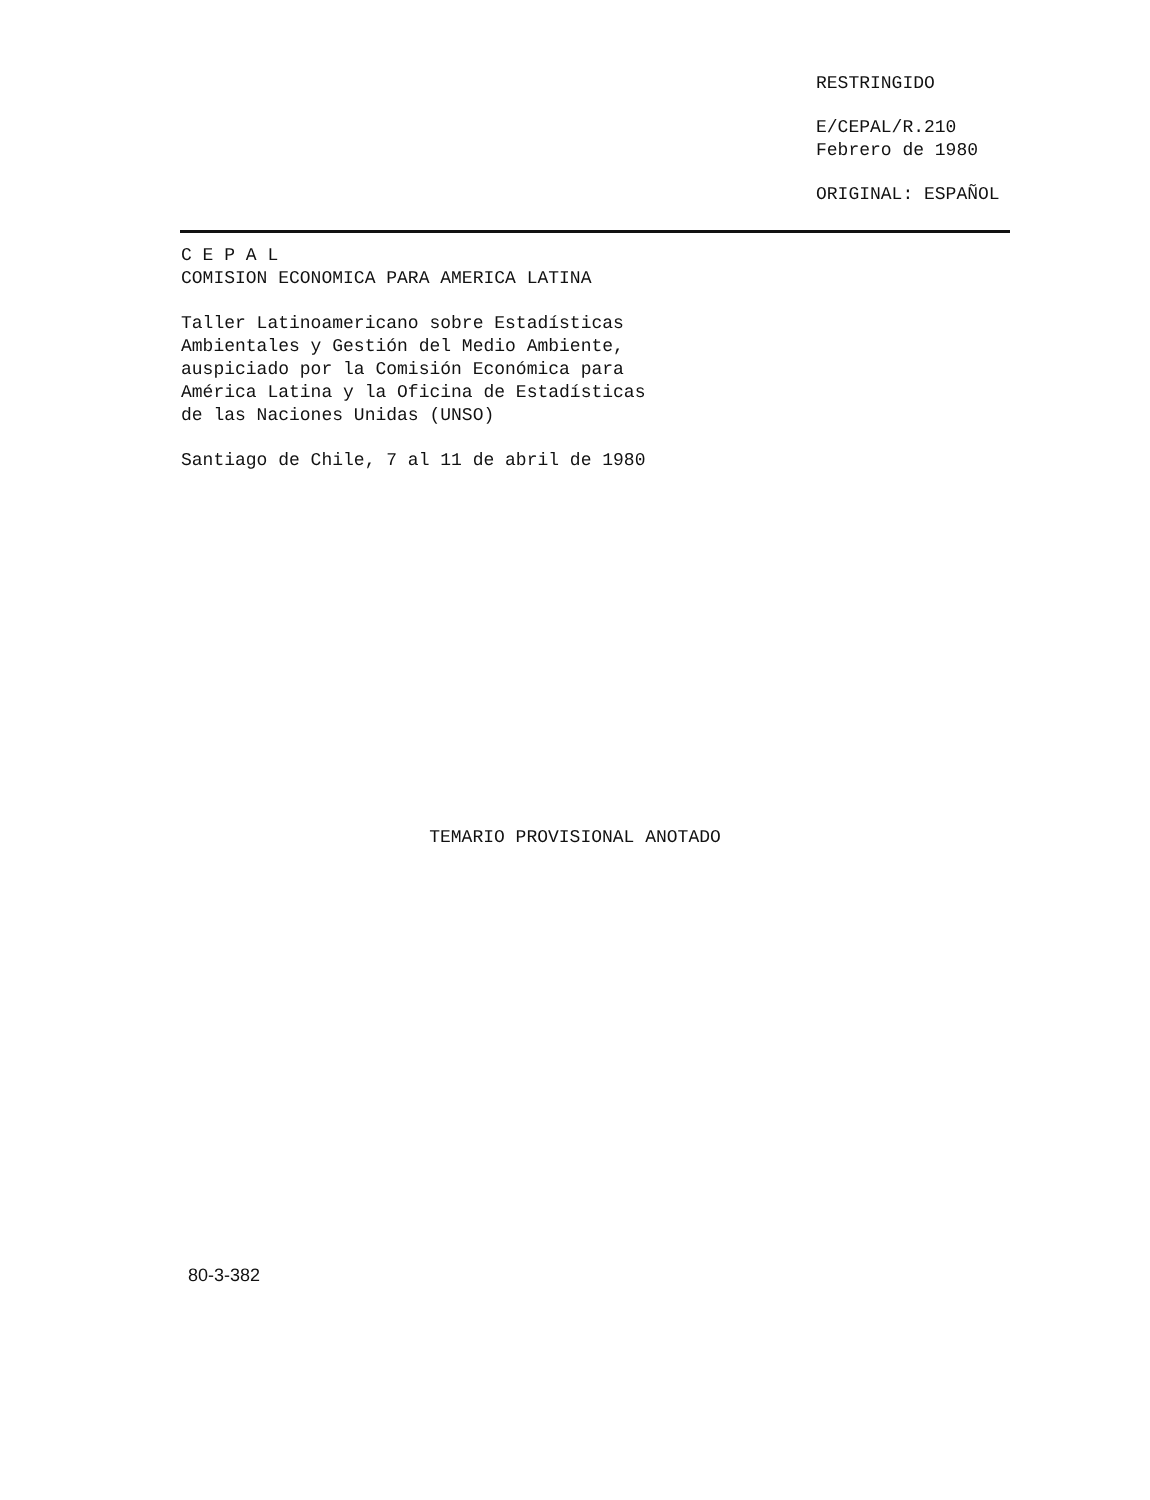RESTRINGIDO
E/CEPAL/R.210
Febrero de 1980
ORIGINAL: ESPAÑOL
C E P A L
COMISION ECONOMICA PARA AMERICA LATINA
Taller Latinoamericano sobre Estadísticas
Ambientales y Gestión del Medio Ambiente,
auspiciado por la Comisión Económica para
América Latina y la Oficina de Estadísticas
de las Naciones Unidas (UNSO)
Santiago de Chile, 7 al 11 de abril de 1980
TEMARIO PROVISIONAL ANOTADO
80-3-382